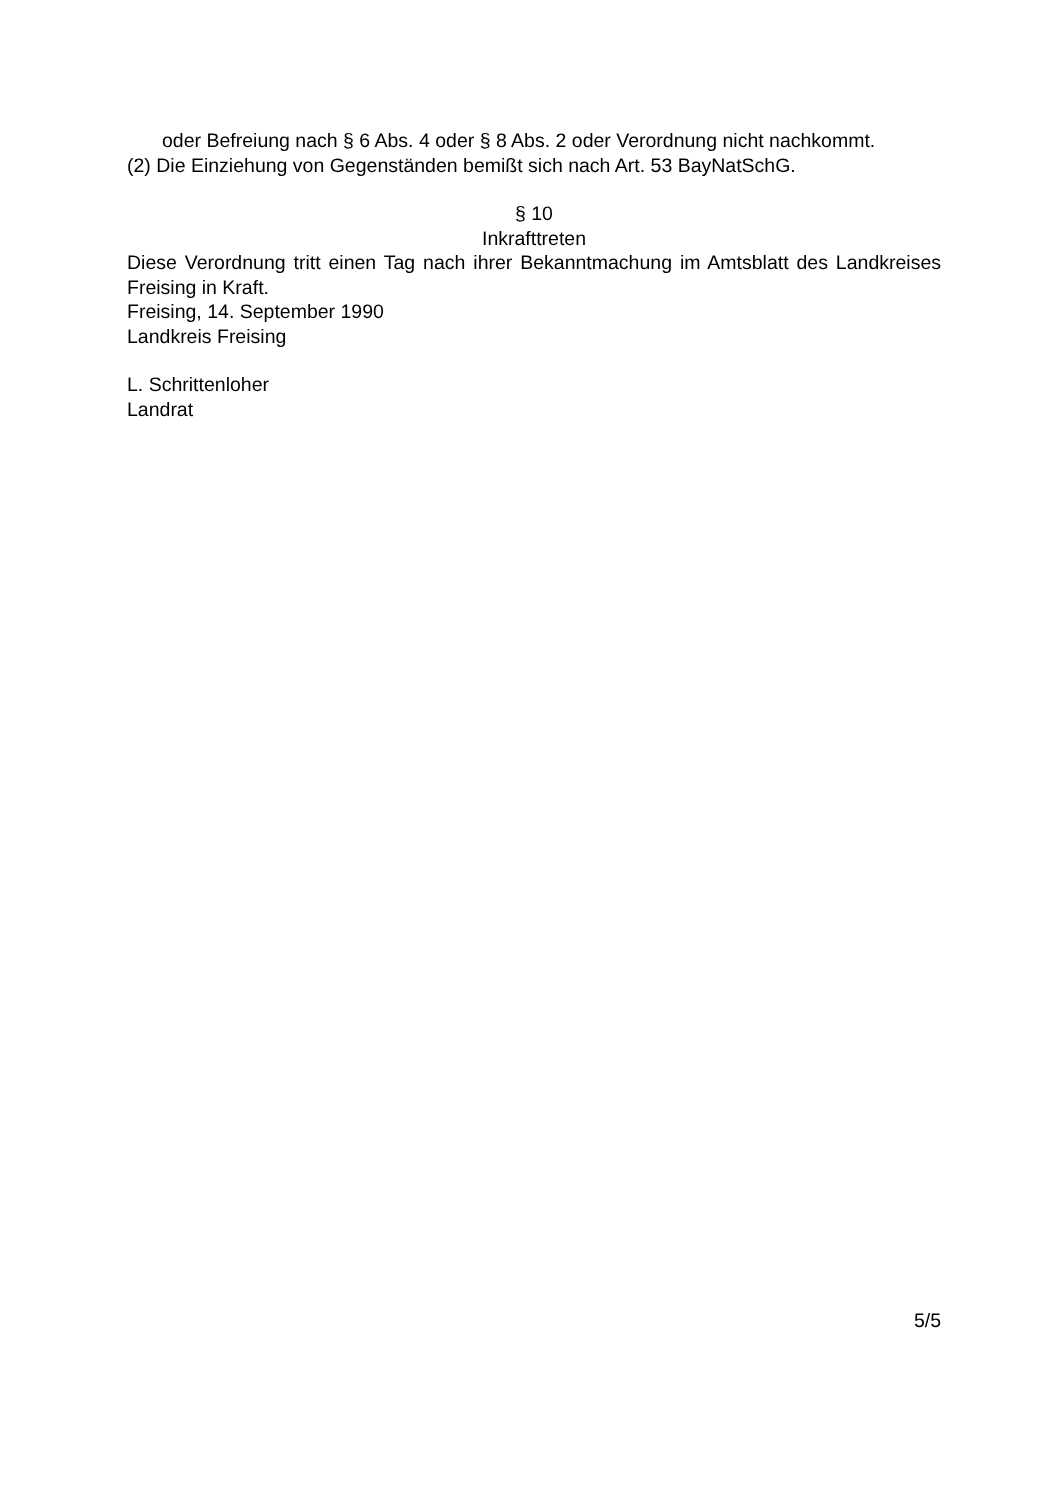oder Befreiung nach § 6 Abs. 4 oder § 8 Abs. 2 oder Verordnung nicht nachkommt.
(2) Die Einziehung von Gegenständen bemißt sich nach Art. 53 BayNatSchG.
§ 10
Inkrafttreten
Diese Verordnung tritt einen Tag nach ihrer Bekanntmachung im Amtsblatt des Landkreises Freising in Kraft.
Freising, 14. September 1990
Landkreis Freising
L. Schrittenloher
Landrat
5/5